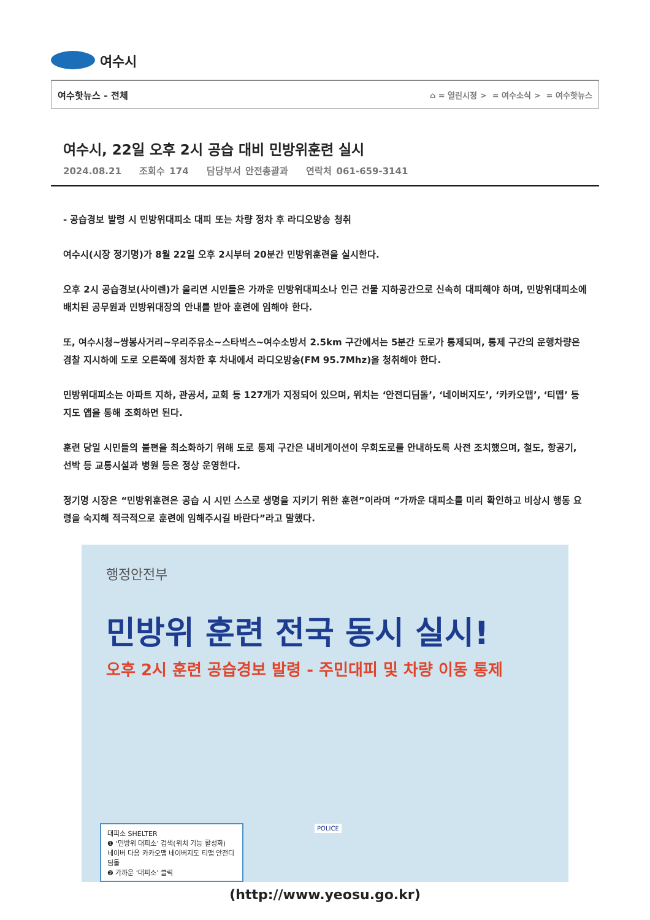여수시
여수핫뉴스 - 전체
⌂ = 열린시정 > = 여수소식 > = 여수핫뉴스
여수시, 22일 오후 2시 공습 대비 민방위훈련 실시
2024.08.21 조회수 174 담당부서 안전총괄과 연락처 061-659-3141
- 공습경보 발령 시 민방위대피소 대피 또는 차량 정차 후 라디오방송 청취
여수시(시장 정기명)가 8월 22일 오후 2시부터 20분간 민방위훈련을 실시한다.
오후 2시 공습경보(사이렌)가 울리면 시민들은 가까운 민방위대피소나 인근 건물 지하공간으로 신속히 대피해야 하며, 민방위대피소에 배치된 공무원과 민방위대장의 안내를 받아 훈련에 임해야 한다.
또, 여수시청~쌍봉사거리~우리주유소~스타벅스~여수소방서 2.5km 구간에서는 5분간 도로가 통제되며, 통제 구간의 운행차량은 경찰 지시하에 도로 오른쪽에 정차한 후 차내에서 라디오방송(FM 95.7Mhz)을 청취해야 한다.
민방위대피소는 아파트 지하, 관공서, 교회 등 127개가 지정되어 있으며, 위치는 ‘안전디딤돌’, ‘네이버지도’, ‘카카오맵’, ‘티맵’ 등 지도 앱을 통해 조회하면 된다.
훈련 당일 시민들의 불편을 최소화하기 위해 도로 통제 구간은 내비게이션이 우회도로를 안내하도록 사전 조치했으며, 철도, 항공기, 선박 등 교통시설과 병원 등은 정상 운영한다.
정기명 시장은 “민방위훈련은 공습 시 시민 스스로 생명을 지키기 위한 훈련”이라며 “가까운 대피소를 미리 확인하고 비상시 행동 요령을 숙지해 적극적으로 훈련에 임해주시길 바란다”라고 말했다.
행정안전부
민방위 훈련 전국 동시 실시!
오후 2시 훈련 공습경보 발령 - 주민대피 및 차량 이동 통제
POLICE
대피소 SHELTER
❶ ‘민방위 대피소’ 검색(위치 기능 활성화)
네이버 다음 카카오맵 네이버지도 티맵 안전디딤돌
❷ 가까운 ‘대피소’ 클릭
(http://www.yeosu.go.kr)